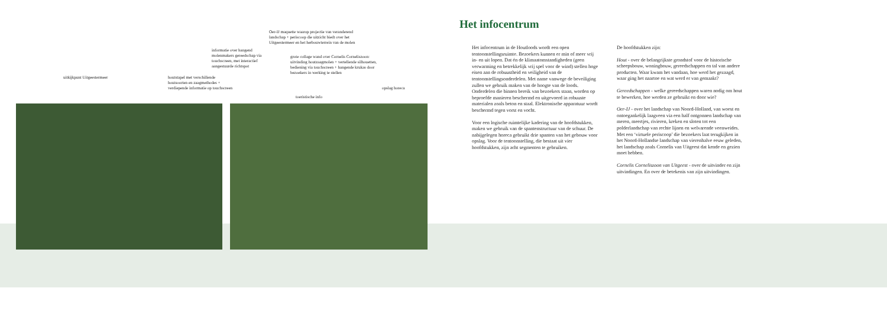uitkijkpunt Uitgeestermeer
houtstapel met verschillende
houtsoorten en zaagmethodes +
verdiepende informatie op touchscreen
informatie over hangend
molenmakers gereedschap via
touchscreen, met interactief
aangestuurde richtspot
Oer-IJ maquette waarop projectie van veranderend
landschap + periscoop die uitzicht biedt over het
Uitgeestermeer en het herbouwterrein van de molen
grote collage wand over Cornelis Corneliszoon:
uitvinding houtzaagmolen + vertellende silhouetten,
bediening via touchscreen + hangende krukas door
bezoekers in werking te stellen
toeristische info
opslag horeca
Het infocentrum
Het infocentrum in de Houtloods wordt een open tentoonstellingsruimte. Bezoekers kunnen er min of meer vrij in- en uit lopen. Dat én de klimaatomstandigheden (geen verwarming en betrekkelijk vrij spel voor de wind) stellen hoge eisen aan de robuustheid en veiligheid van de tentoonstellingsonderdelen. Met name vanwege de beveiliging zullen we gebruik maken van de hoogte van de loods. Onderdelen die binnen bereik van bezoekers staan, worden op beproefde manieren beschermd en uitgevoerd in robuuste materialen zoals beton en staal. Elektronische apparatuur wordt beschermd tegen vorst en vocht.
Voor een logische ruimtelijke kadering van de hoofdstukken, maken we gebruik van de spantenstructuur van de schuur. De nabijgelegen horeca gebruikt drie spanten van het gebouw voor opslag. Voor de tentoonstelling, die bestaat uit vier hoofdstukken, zijn acht segmenten te gebruiken.
De hoofdstukken zijn:
Hout - over de belangrijkste grondstof voor de historische scheepsbouw, woningbouw, gereedschappen en tal van andere producten. Waar kwam het vandaan, hoe werd het gezaagd, waar ging het naartoe en wat werd er van gemaakt?
Gereedschappen - welke gereedschappen waren nodig om hout te bewerken, hoe werden ze gebruikt en door wie?
Oer-IJ - over het landschap van Noord-Holland, van woest en ontoegankelijk laagveen via een half ontgonnen landschap van meren, meertjes, rivieren, kreken en sloten tot een polderlandschap van rechte lijnen en welvarende veenweides.
Met een ‘virtuele periscoop’ die bezoekers laat terugkijken in het Noord-Hollandse landschap van vierenhalve eeuw geleden, het landschap zoals Cornelis van Uitgeest dat kende en gezien moet hebben.
Cornelis Corneliszoon van Uitgeest - over de uitvinder en zijn uitvindingen. En over de betekenis van zijn uitvindingen.